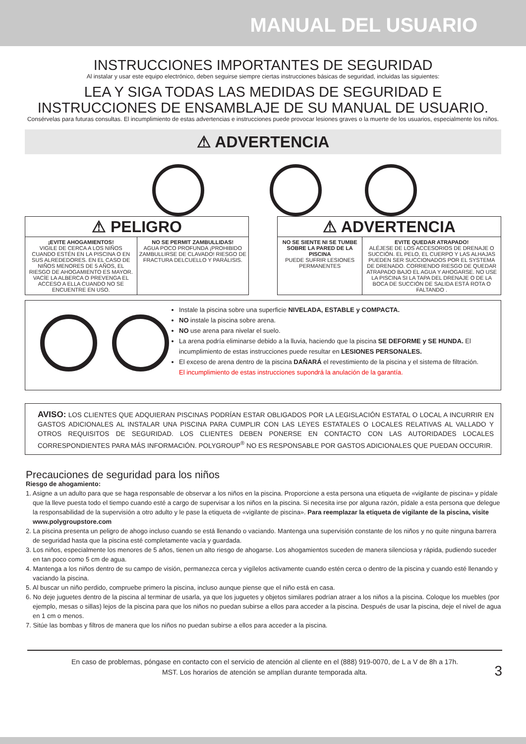MANUAL DEL USUARIO
INSTRUCCIONES IMPORTANTES DE SEGURIDAD
Al instalar y usar este equipo electrónico, deben seguirse siempre ciertas instrucciones básicas de seguridad, incluidas las siguientes:
LEA Y SIGA TODAS LAS MEDIDAS DE SEGURIDAD E
INSTRUCCIONES DE ENSAMBLAJE DE SU MANUAL DE USUARIO.
Consérvelas para futuras consultas. El incumplimiento de estas advertencias e instrucciones puede provocar lesiones graves o la muerte de los usuarios, especialmente los niños.
⚠ ADVERTENCIA
⚠ PELIGRO
¡EVITE AHOGAMIENTOS!
VIGILE DE CERCA A LOS NIÑOS CUANDO ESTÉN EN LA PISCINA O EN SUS ALREDEDORES. EN EL CASO DE NIÑOS MENORES DE 5 AÑOS, EL RIESGO DE AHOGAMIENTO ES MAYOR. VACÍE LA ALBERCA O PREVENGA EL ACCESO A ELLA CUANDO NO SE ENCUENTRE EN USO.
NO SE PERMIT ZAMBULLIDAS!
AGUA POCO PROFUNDA ¡PROHIBIDO ZAMBULLIRSE DE CLAVADO! RIESGO DE FRACTURA DELCUELLO Y PARÁLISIS.
⚠ ADVERTENCIA
NO SE SIENTE NI SE TUMBE SOBRE LA PARED DE LA PISCINA
PUEDE SUFRIR LESIONES PERMANENTES
EVITE QUEDAR ATRAPADO!
ALÉJESE DE LOS ACCESORIOS DE DRENAJE O SUCCIÓN. EL PELO, EL CUERPO Y LAS ALHAJAS PUEDEN SER SUCCIONADOS POR EL SYSTEMA DE DRENADO. CORRIENDO RIESGO DE QUEDAR ATRAPADO BAJO EL AGUA Y AHOGARSE. NO USE LA PISCINA SI LA TAPA DEL DRENAJE O DE LA BOCA DE SUCCIÓN DE SALIDA ESTÁ ROTA O FALTANDO .
Instale la piscina sobre una superficie NIVELADA, ESTABLE y COMPACTA.
NO instale la piscina sobre arena.
NO use arena para nivelar el suelo.
La arena podría eliminarse debido a la lluvia, haciendo que la piscina SE DEFORME y SE HUNDA. El incumplimiento de estas instrucciones puede resultar en LESIONES PERSONALES.
El exceso de arena dentro de la piscina DAÑARÁ el revestimiento de la piscina y el sistema de filtración.
El incumplimiento de estas instrucciones supondrá la anulación de la garantía.
AVISO: LOS CLIENTES QUE ADQUIERAN PISCINAS PODRÍAN ESTAR OBLIGADOS POR LA LEGISLACIÓN ESTATAL O LOCAL A INCURRIR EN GASTOS ADICIONALES AL INSTALAR UNA PISCINA PARA CUMPLIR CON LAS LEYES ESTATALES O LOCALES RELATIVAS AL VALLADO Y OTROS REQUISITOS DE SEGURIDAD. LOS CLIENTES DEBEN PONERSE EN CONTACTO CON LAS AUTORIDADES LOCALES CORRESPONDIENTES PARA MÁS INFORMACIÓN. POLYGROUP<sup>®</sup> NO ES RESPONSABLE POR GASTOS ADICIONALES QUE PUEDAN OCCURIR.
Precauciones de seguridad para los niños
Riesgo de ahogamiento:
1. Asigne a un adulto para que se haga responsable de observar a los niños en la piscina. Proporcione a esta persona una etiqueta de «vigilante de piscina» y pídale que la lleve puesta todo el tiempo cuando esté a cargo de supervisar a los niños en la piscina. Si necesita irse por alguna razón, pídale a esta persona que delegue la responsabilidad de la supervisión a otro adulto y le pase la etiqueta de «vigilante de piscina». Para reemplazar la etiqueta de vigilante de la piscina, visite www.polygroupstore.com
2. La piscina presenta un peligro de ahogo incluso cuando se está llenando o vaciando. Mantenga una supervisión constante de los niños y no quite ninguna barrera de seguridad hasta que la piscina esté completamente vacía y guardada.
3. Los niños, especialmente los menores de 5 años, tienen un alto riesgo de ahogarse. Los ahogamientos suceden de manera silenciosa y rápida, pudiendo suceder en tan poco como 5 cm de agua.
4. Mantenga a los niños dentro de su campo de visión, permanezca cerca y vigílelos activamente cuando estén cerca o dentro de la piscina y cuando esté llenando y vaciando la piscina.
5. Al buscar un niño perdido, compruebe primero la piscina, incluso aunque piense que el niño está en casa.
6. No deje juguetes dentro de la piscina al terminar de usarla, ya que los juguetes y objetos similares podrían atraer a los niños a la piscina. Coloque los muebles (por ejemplo, mesas o sillas) lejos de la piscina para que los niños no puedan subirse a ellos para acceder a la piscina. Después de usar la piscina, deje el nivel de agua en 1 cm o menos.
7. Sitúe las bombas y filtros de manera que los niños no puedan subirse a ellos para acceder a la piscina.
En caso de problemas, póngase en contacto con el servicio de atención al cliente en el (888) 919-0070, de L a V de 8h a 17h.
MST. Los horarios de atención se amplían durante temporada alta.
3